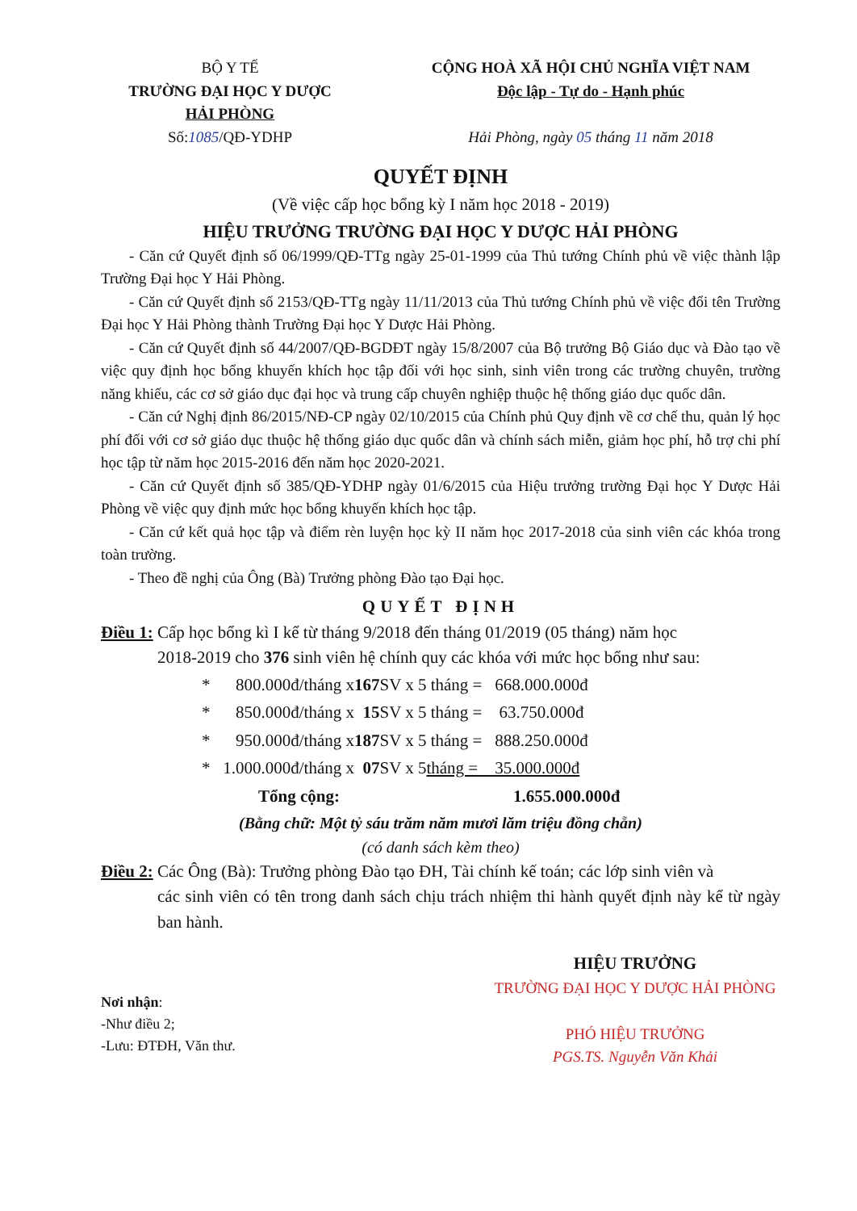BỘ Y TẾ
TRƯỜNG ĐẠI HỌC Y DƯỢC
HẢI PHÒNG
Số:1085/QĐ-YDHP
CỘNG HOÀ XÃ HỘI CHỦ NGHĨA VIỆT NAM
Độc lập - Tự do - Hạnh phúc
Hải Phòng, ngày 05 tháng 11 năm 2018
QUYẾT ĐỊNH
(Về việc cấp học bổng kỳ I năm học 2018 - 2019)
HIỆU TRƯỞNG TRƯỜNG ĐẠI HỌC Y DƯỢC HẢI PHÒNG
- Căn cứ Quyết định số 06/1999/QĐ-TTg ngày 25-01-1999 của Thủ tướng Chính phủ về việc thành lập Trường Đại học Y Hải Phòng.
- Căn cứ Quyết định số 2153/QĐ-TTg ngày 11/11/2013 của Thủ tướng Chính phủ về việc đổi tên Trường Đại học Y Hải Phòng thành Trường Đại học Y Dược Hải Phòng.
- Căn cứ Quyết định số 44/2007/QĐ-BGDĐT ngày 15/8/2007 của Bộ trưởng Bộ Giáo dục và Đào tạo về việc quy định học bổng khuyến khích học tập đối với học sinh, sinh viên trong các trường chuyên, trường năng khiếu, các cơ sở giáo dục đại học và trung cấp chuyên nghiệp thuộc hệ thống giáo dục quốc dân.
- Căn cứ Nghị định 86/2015/NĐ-CP ngày 02/10/2015 của Chính phủ Quy định về cơ chế thu, quản lý học phí đối với cơ sở giáo dục thuộc hệ thống giáo dục quốc dân và chính sách miễn, giảm học phí, hỗ trợ chi phí học tập từ năm học 2015-2016 đến năm học 2020-2021.
- Căn cứ Quyết định số 385/QĐ-YDHP ngày 01/6/2015 của Hiệu trưởng trường Đại học Y Dược Hải Phòng về việc quy định mức học bổng khuyến khích học tập.
- Căn cứ kết quả học tập và điểm rèn luyện học kỳ II năm học 2017-2018 của sinh viên các khóa trong toàn trường.
- Theo đề nghị của Ông (Bà) Trưởng phòng Đào tạo Đại học.
QUYẾT ĐỊNH
Điều 1: Cấp học bổng kì I kể từ tháng 9/2018 đến tháng 01/2019 (05 tháng) năm học
2018-2019 cho 376 sinh viên hệ chính quy các khóa với mức học bổng như sau:
* 800.000đ/tháng x 167 SV x 5 tháng = 668.000.000đ
* 850.000đ/tháng x 15 SV x 5 tháng = 63.750.000đ
* 950.000đ/tháng x 187 SV x 5 tháng = 888.250.000đ
* 1.000.000đ/tháng x 07 SV x 5 tháng = 35.000.000đ
Tổng cộng: 1.655.000.000đ
(Bằng chữ: Một tỷ sáu trăm năm mươi lăm triệu đồng chẵn)
(có danh sách kèm theo)
Điều 2: Các Ông (Bà): Trưởng phòng Đào tạo ĐH, Tài chính kế toán; các lớp sinh viên và
các sinh viên có tên trong danh sách chịu trách nhiệm thi hành quyết định này kể từ ngày ban hành.
Nơi nhận:
-Như điều 2;
-Lưu: ĐTĐH, Văn thư.
HIỆU TRƯỞNG
TRƯỜNG ĐẠI HỌC Y DƯỢC HẢI PHÒNG
PHÓ HIỆU TRƯỞNG
PGS.TS. Nguyễn Văn Khải